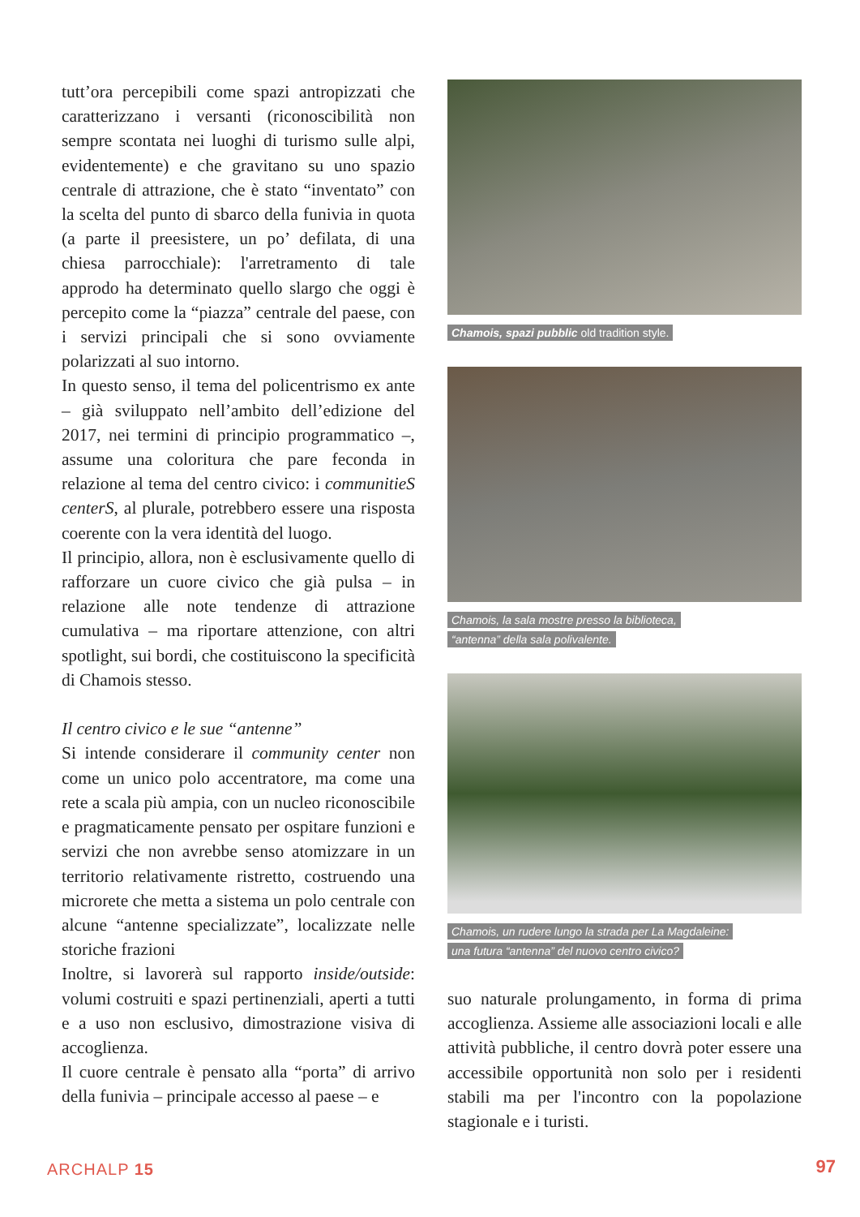tutt’ora percepibili come spazi antropizzati che caratterizzano i versanti (riconoscibilità non sempre scontata nei luoghi di turismo sulle alpi, evidentemente) e che gravitano su uno spazio centrale di attrazione, che è stato “inventato” con la scelta del punto di sbarco della funivia in quota (a parte il preesistere, un po’ defilata, di una chiesa parrocchiale): l'arretramento di tale approdo ha determinato quello slargo che oggi è percepito come la “piazza” centrale del paese, con i servizi principali che si sono ovviamente polarizzati al suo intorno.
In questo senso, il tema del policentrismo ex ante – già sviluppato nell’ambito dell’edizione del 2017, nei termini di principio programmatico –, assume una coloritura che pare feconda in relazione al tema del centro civico: i communitieS centerS, al plurale, potrebbero essere una risposta coerente con la vera identità del luogo.
Il principio, allora, non è esclusivamente quello di rafforzare un cuore civico che già pulsa – in relazione alle note tendenze di attrazione cumulativa – ma riportare attenzione, con altri spotlight, sui bordi, che costituiscono la specificità di Chamois stesso.
Il centro civico e le sue “antenne”
Si intende considerare il community center non come un unico polo accentratore, ma come una rete a scala più ampia, con un nucleo riconoscibile e pragmaticamente pensato per ospitare funzioni e servizi che non avrebbe senso atomizzare in un territorio relativamente ristretto, costruendo una microrete che metta a sistema un polo centrale con alcune “antenne specializzate”, localizzate nelle storiche frazioni
Inoltre, si lavorerà sul rapporto inside/outside: volumi costruiti e spazi pertinenziali, aperti a tutti e a uso non esclusivo, dimostrazione visiva di accoglienza.
Il cuore centrale è pensato alla “porta” di arrivo della funivia – principale accesso al paese – e
Chamois, spazi pubblic old tradition style.
Chamois, la sala mostre presso la biblioteca,
“antenna” della sala polivalente.
Chamois, un rudere lungo la strada per La Magdaleine:
una futura “antenna” del nuovo centro civico?
suo naturale prolungamento, in forma di prima accoglienza. Assieme alle associazioni locali e alle attività pubbliche, il centro dovrà poter essere una accessibile opportunità non solo per i residenti stabili ma per l'incontro con la popolazione stagionale e i turisti.
ARCHALP 15 97